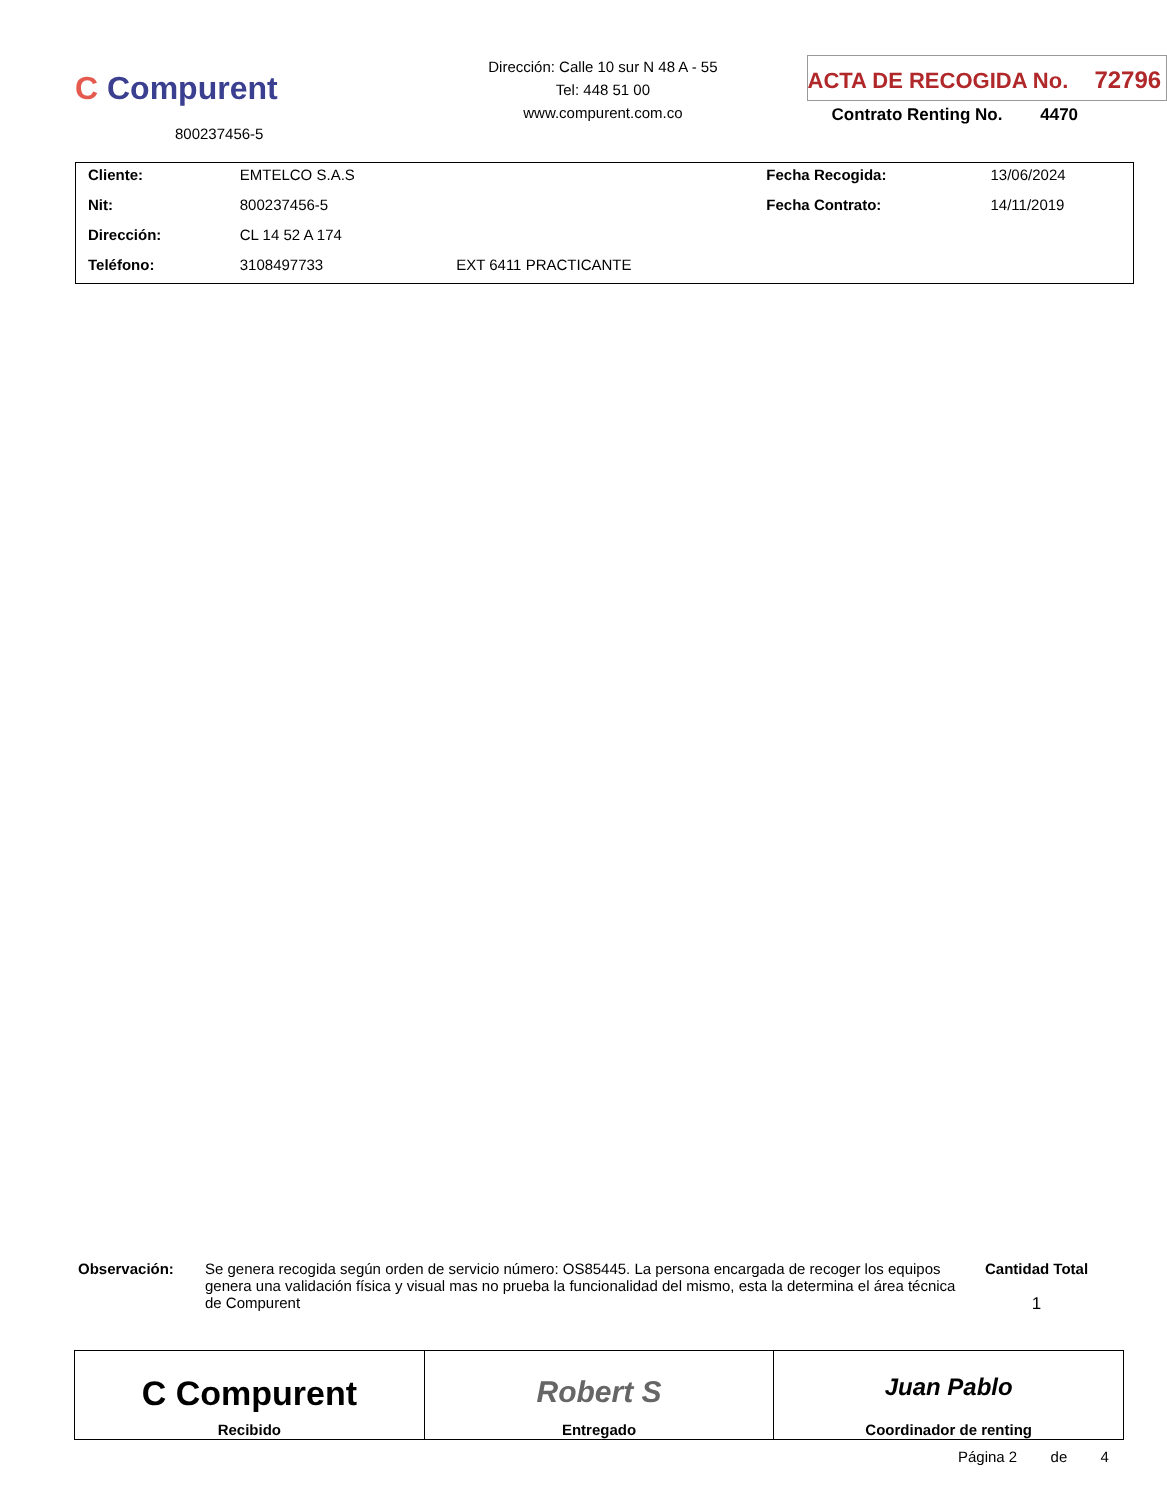C Compurent
800237456-5
Dirección: Calle 10 sur N 48 A - 55
Tel: 448 51 00
www.compurent.com.co
ACTA DE RECOGIDA No. 72796
Contrato Renting No. 4470
| Cliente: | EMTELCO S.A.S | | Fecha Recogida: | 13/06/2024 |
| Nit: | 800237456-5 | | Fecha Contrato: | 14/11/2019 |
| Dirección: | CL 14 52 A 174 | | | |
| Teléfono: | 3108497733 | EXT 6411 PRACTICANTE | | |
Observación: Se genera recogida según orden de servicio número: OS85445. La persona encargada de recoger los equipos genera una validación física y visual mas no prueba la funcionalidad del mismo, esta la determina el área técnica de Compurent
Cantidad Total
1
| C Compurent Recibido | Robert S Entregado | Juan Pablo Coordinador de renting |
Página 2 de 4